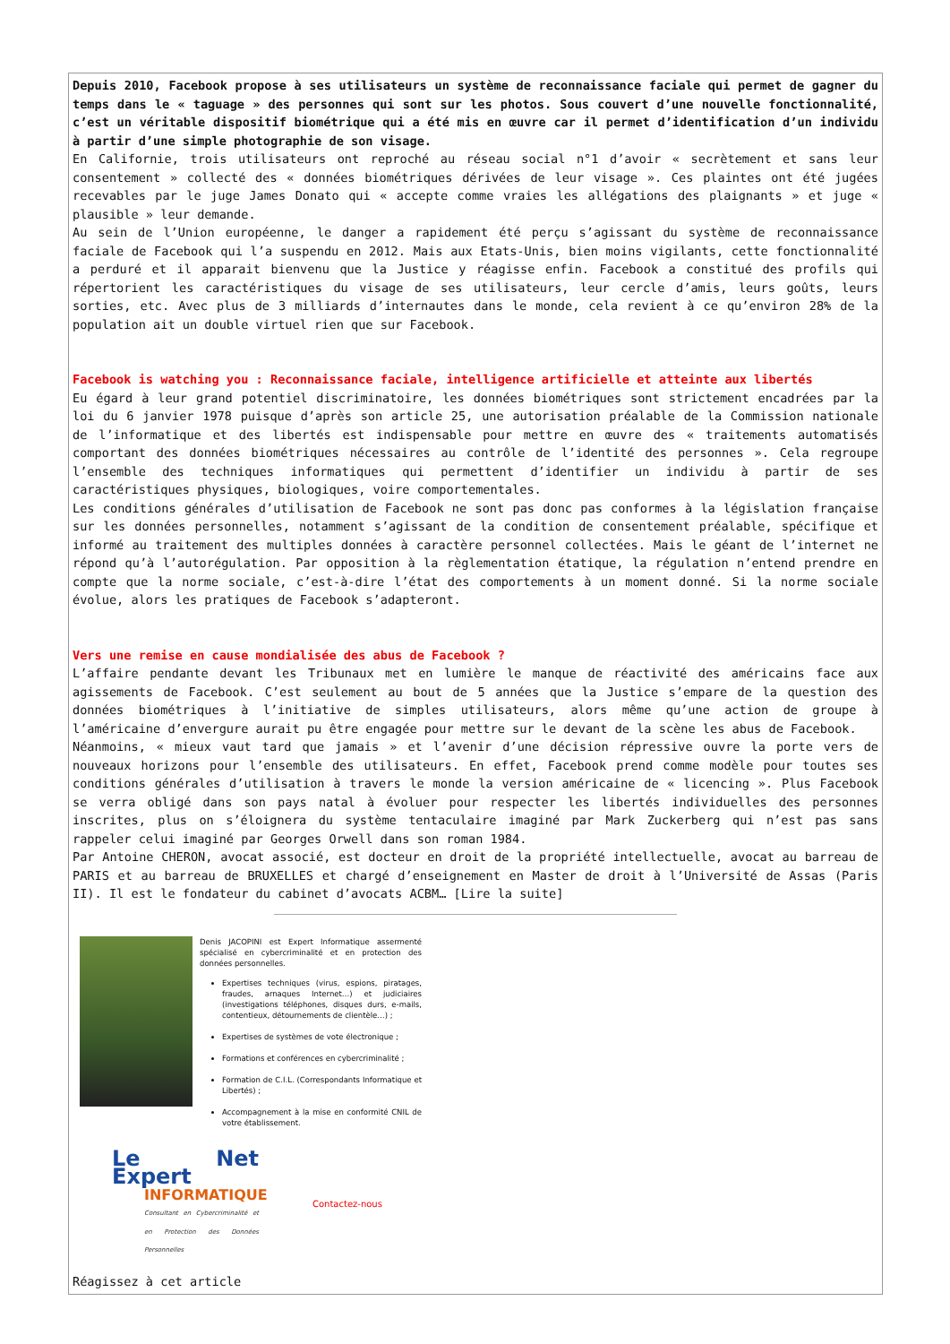Depuis 2010, Facebook propose à ses utilisateurs un système de reconnaissance faciale qui permet de gagner du temps dans le « taguage » des personnes qui sont sur les photos. Sous couvert d’une nouvelle fonctionnalité, c’est un véritable dispositif biométrique qui a été mis en œuvre car il permet d’identification d’un individu à partir d’une simple photographie de son visage.
En Californie, trois utilisateurs ont reproché au réseau social n°1 d’avoir « secrètement et sans leur consentement » collecté des « données biométriques dérivées de leur visage ». Ces plaintes ont été jugées recevables par le juge James Donato qui « accepte comme vraies les allégations des plaignants » et juge « plausible » leur demande.
Au sein de l’Union européenne, le danger a rapidement été perçu s’agissant du système de reconnaissance faciale de Facebook qui l’a suspendu en 2012. Mais aux Etats-Unis, bien moins vigilants, cette fonctionnalité a perduré et il apparait bienvenu que la Justice y réagisse enfin. Facebook a constitué des profils qui répertorient les caractéristiques du visage de ses utilisateurs, leur cercle d’amis, leurs goûts, leurs sorties, etc. Avec plus de 3 milliards d’internautes dans le monde, cela revient à ce qu’environ 28% de la population ait un double virtuel rien que sur Facebook.
Facebook is watching you : Reconnaissance faciale, intelligence artificielle et atteinte aux libertés
Eu égard à leur grand potentiel discriminatoire, les données biométriques sont strictement encadrées par la loi du 6 janvier 1978 puisque d’après son article 25, une autorisation préalable de la Commission nationale de l’informatique et des libertés est indispensable pour mettre en œuvre des « traitements automatisés comportant des données biométriques nécessaires au contrôle de l’identité des personnes ». Cela regroupe l’ensemble des techniques informatiques qui permettent d’identifier un individu à partir de ses caractéristiques physiques, biologiques, voire comportementales.
Les conditions générales d’utilisation de Facebook ne sont pas donc pas conformes à la législation française sur les données personnelles, notamment s’agissant de la condition de consentement préalable, spécifique et informé au traitement des multiples données à caractère personnel collectées. Mais le géant de l’internet ne répond qu’à l’autorégulation. Par opposition à la règlementation étatique, la régulation n’entend prendre en compte que la norme sociale, c’est-à-dire l’état des comportements à un moment donné. Si la norme sociale évolue, alors les pratiques de Facebook s’adapteront.
Vers une remise en cause mondialisée des abus de Facebook ?
L’affaire pendante devant les Tribunaux met en lumière le manque de réactivité des américains face aux agissements de Facebook. C’est seulement au bout de 5 années que la Justice s’empare de la question des données biométriques à l’initiative de simples utilisateurs, alors même qu’une action de groupe à l’américaine d’envergure aurait pu être engagée pour mettre sur le devant de la scène les abus de Facebook.
Néanmoins, « mieux vaut tard que jamais » et l’avenir d’une décision répressive ouvre la porte vers de nouveaux horizons pour l’ensemble des utilisateurs. En effet, Facebook prend comme modèle pour toutes ses conditions générales d’utilisation à travers le monde la version américaine de « licencing ». Plus Facebook se verra obligé dans son pays natal à évoluer pour respecter les libertés individuelles des personnes inscrites, plus on s’éloignera du système tentaculaire imaginé par Mark Zuckerberg qui n’est pas sans rappeler celui imaginé par Georges Orwell dans son roman 1984.
Par Antoine CHERON, avocat associé, est docteur en droit de la propriété intellectuelle, avocat au barreau de PARIS et au barreau de BRUXELLES et chargé d’enseignement en Master de droit à l’Université de Assas (Paris II). Il est le fondateur du cabinet d’avocats ACBM… [Lire la suite]
Denis JACOPINI est Expert Informatique assermenté spécialisé en cybercriminalité et en protection des données personnelles.
Expertises techniques (virus, espions, piratages, fraudes, arnaques Internet…) et judiciaires (investigations téléphones, disques durs, e-mails, contentieux, détournements de clientèle…) ;
Expertises de systèmes de vote électronique ;
Formations et conférences en cybercriminalité ;
Formation de C.I.L. (Correspondants Informatique et Libertés) ;
Accompagnement à la mise en conformité CNIL de votre établissement.
Le Net Expert
INFORMATIQUE
Consultant en Cybercriminalité et en Protection des Données Personnelles
Contactez-nous
Réagissez à cet article